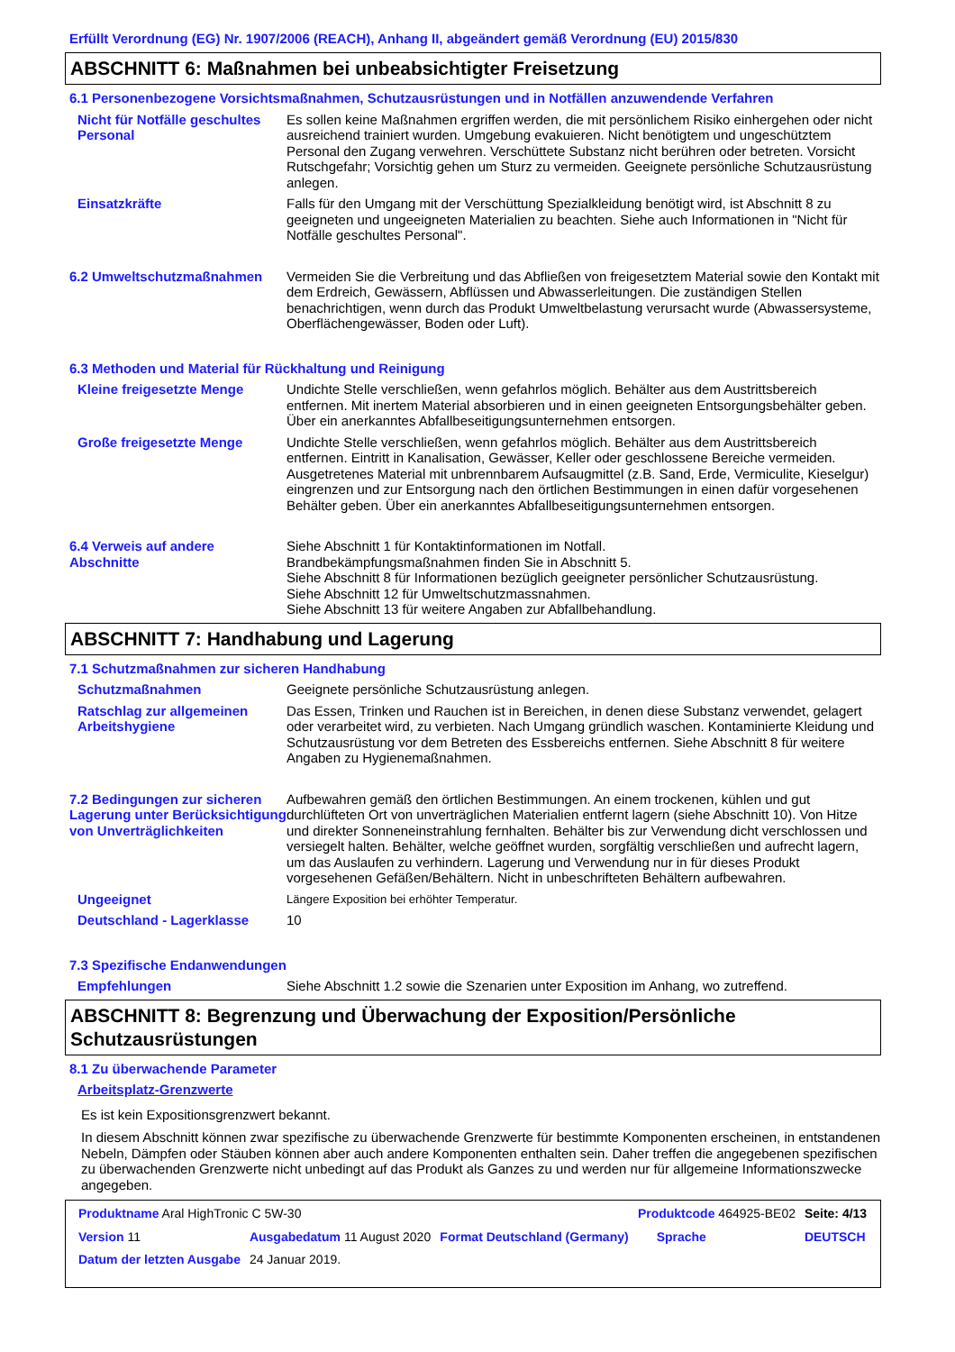Erfüllt Verordnung (EG) Nr. 1907/2006 (REACH), Anhang II, abgeändert gemäß Verordnung (EU) 2015/830
ABSCHNITT 6: Maßnahmen bei unbeabsichtigter Freisetzung
6.1 Personenbezogene Vorsichtsmaßnahmen, Schutzausrüstungen und in Notfällen anzuwendende Verfahren
| Nicht für Notfälle geschultes Personal | Es sollen keine Maßnahmen ergriffen werden, die mit persönlichem Risiko einhergehen oder nicht ausreichend trainiert wurden. Umgebung evakuieren. Nicht benötigtem und ungeschütztem Personal den Zugang verwehren. Verschüttete Substanz nicht berühren oder betreten. Vorsicht Rutschgefahr; Vorsichtig gehen um Sturz zu vermeiden. Geeignete persönliche Schutzausrüstung anlegen. |
| Einsatzkräfte | Falls für den Umgang mit der Verschüttung Spezialkleidung benötigt wird, ist Abschnitt 8 zu geeigneten und ungeeigneten Materialien zu beachten. Siehe auch Informationen in "Nicht für Notfälle geschultes Personal". |
| 6.2 Umweltschutzmaßnahmen | Vermeiden Sie die Verbreitung und das Abfließen von freigesetztem Material sowie den Kontakt mit dem Erdreich, Gewässern, Abflüssen und Abwasserleitungen. Die zuständigen Stellen benachrichtigen, wenn durch das Produkt Umweltbelastung verursacht wurde (Abwassersysteme, Oberflächengewässer, Boden oder Luft). |
6.3 Methoden und Material für Rückhaltung und Reinigung
| Kleine freigesetzte Menge | Undichte Stelle verschließen, wenn gefahrlos möglich. Behälter aus dem Austrittsbereich entfernen. Mit inertem Material absorbieren und in einen geeigneten Entsorgungsbehälter geben. Über ein anerkanntes Abfallbeseitigungsunternehmen entsorgen. |
| Große freigesetzte Menge | Undichte Stelle verschließen, wenn gefahrlos möglich. Behälter aus dem Austrittsbereich entfernen. Eintritt in Kanalisation, Gewässer, Keller oder geschlossene Bereiche vermeiden. Ausgetretenes Material mit unbrennbarem Aufsaugmittel (z.B. Sand, Erde, Vermiculite, Kieselgur) eingrenzen und zur Entsorgung nach den örtlichen Bestimmungen in einen dafür vorgesehenen Behälter geben. Über ein anerkanntes Abfallbeseitigungsunternehmen entsorgen. |
| 6.4 Verweis auf andere Abschnitte | Siehe Abschnitt 1 für Kontaktinformationen im Notfall. Brandbekämpfungsmaßnahmen finden Sie in Abschnitt 5. Siehe Abschnitt 8 für Informationen bezüglich geeigneter persönlicher Schutzausrüstung. Siehe Abschnitt 12 für Umweltschutzmassnahmen. Siehe Abschnitt 13 für weitere Angaben zur Abfallbehandlung. |
ABSCHNITT 7: Handhabung und Lagerung
7.1 Schutzmaßnahmen zur sicheren Handhabung
| Schutzmaßnahmen | Geeignete persönliche Schutzausrüstung anlegen. |
| Ratschlag zur allgemeinen Arbeitshygiene | Das Essen, Trinken und Rauchen ist in Bereichen, in denen diese Substanz verwendet, gelagert oder verarbeitet wird, zu verbieten. Nach Umgang gründlich waschen. Kontaminierte Kleidung und Schutzausrüstung vor dem Betreten des Essbereichs entfernen. Siehe Abschnitt 8 für weitere Angaben zu Hygienemaßnahmen. |
| 7.2 Bedingungen zur sicheren Lagerung unter Berücksichtigung von Unverträglichkeiten | Aufbewahren gemäß den örtlichen Bestimmungen. An einem trockenen, kühlen und gut durchlüfteten Ort von unverträglichen Materialien entfernt lagern (siehe Abschnitt 10). Von Hitze und direkter Sonneneinstrahlung fernhalten. Behälter bis zur Verwendung dicht verschlossen und versiegelt halten. Behälter, welche geöffnet wurden, sorgfältig verschließen und aufrecht lagern, um das Auslaufen zu verhindern. Lagerung und Verwendung nur in für dieses Produkt vorgesehenen Gefäßen/Behältern. Nicht in unbeschrifteten Behältern aufbewahren. |
| Ungeeignet | Längere Exposition bei erhöhter Temperatur. |
| Deutschland - Lagerklasse | 10 |
7.3 Spezifische Endanwendungen
| Empfehlungen | Siehe Abschnitt 1.2 sowie die Szenarien unter Exposition im Anhang, wo zutreffend. |
ABSCHNITT 8: Begrenzung und Überwachung der Exposition/Persönliche Schutzausrüstungen
8.1 Zu überwachende Parameter
Arbeitsplatz-Grenzwerte
Es ist kein Expositionsgrenzwert bekannt.
In diesem Abschnitt können zwar spezifische zu überwachende Grenzwerte für bestimmte Komponenten erscheinen, in entstandenen Nebeln, Dämpfen oder Stäuben können aber auch andere Komponenten enthalten sein. Daher treffen die angegebenen spezifischen zu überwachenden Grenzwerte nicht unbedingt auf das Produkt als Ganzes zu und werden nur für allgemeine Informationszwecke angegeben.
| Produktname Aral HighTronic C 5W-30 | | | Produktcode 464925-BE02 | | Seite: 4/13 |
| Version 11 | Ausgabedatum 11 August 2020 | Format Deutschland (Germany) | | Sprache | DEUTSCH |
| Datum der letzten Ausgabe | 24 Januar 2019. | | | | |